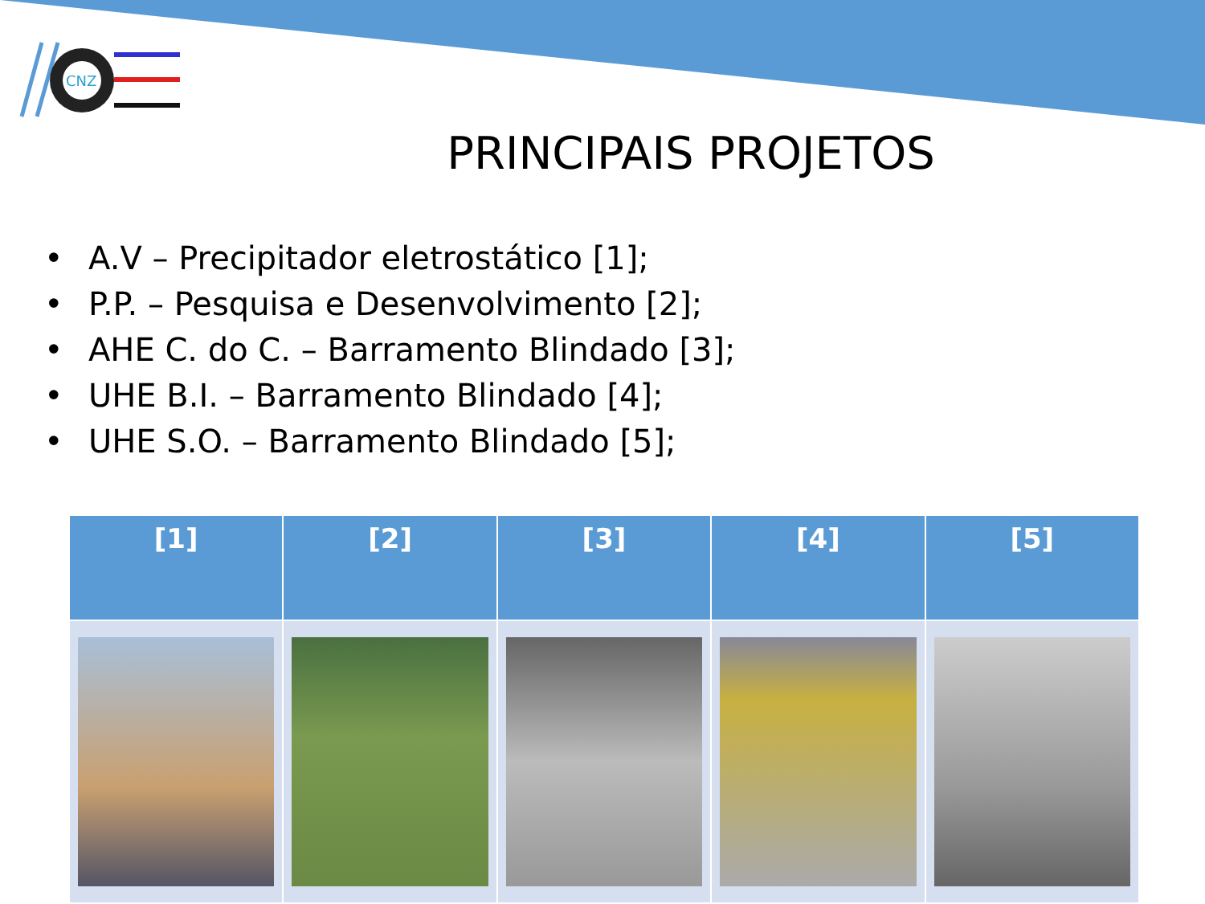CNZ
PRINCIPAIS PROJETOS
• A.V – Precipitador eletrostático [1];
• P.P. – Pesquisa e Desenvolvimento [2];
• AHE C. do C. – Barramento Blindado [3];
• UHE B.I. – Barramento Blindado [4];
• UHE S.O. – Barramento Blindado [5];
| [1] | [2] | [3] | [4] | [5] |
| --- | --- | --- | --- | --- |